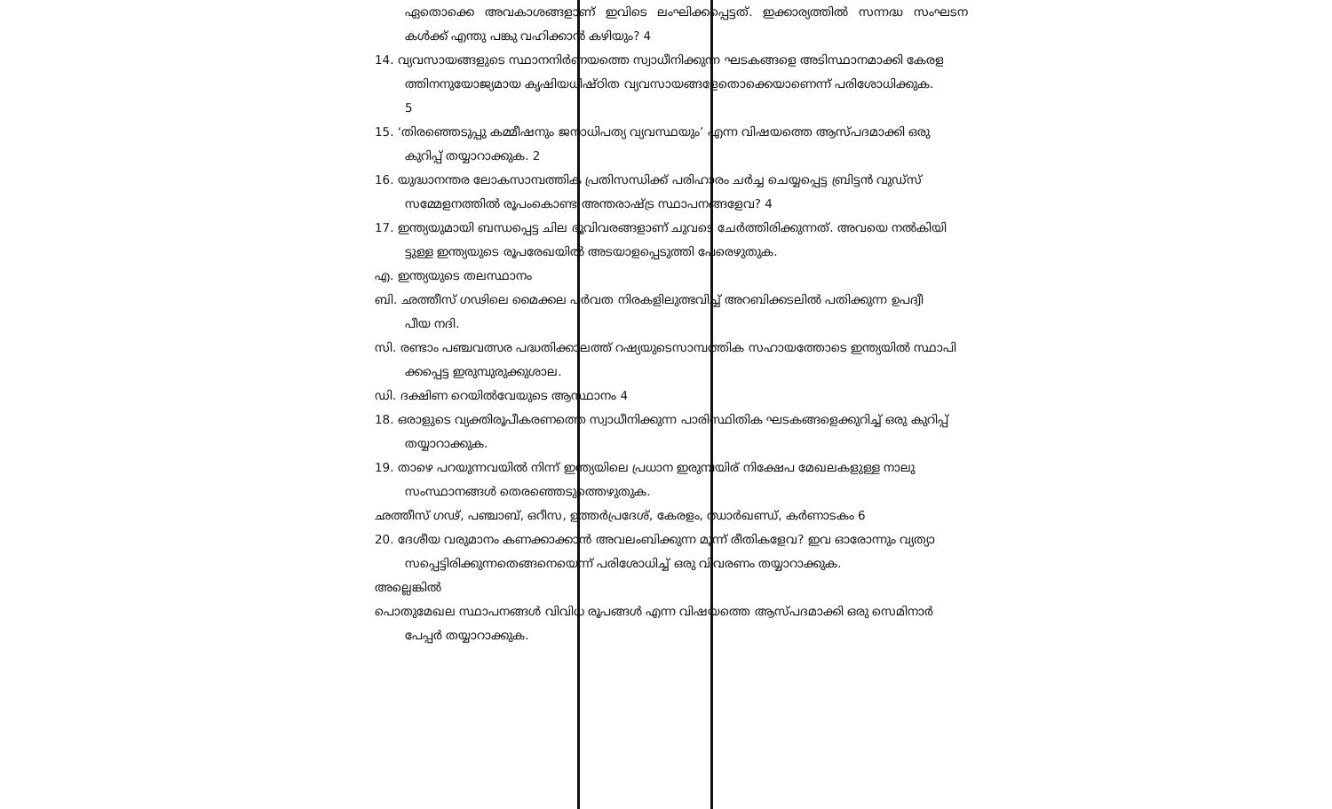ഏതൊക്കെ അവകാശങ്ങളാണ് ഇവിടെ ലംഘിക്കപ്പെട്ടത്. ഇക്കാര്യത്തിൽ സന്നദ്ധ സംഘടന കൾക്ക് എന്തു പങ്കു വഹിക്കാൻ കഴിയും? 4
14. വ്യവസായങ്ങളുടെ സ്ഥാനനിർണയത്തെ സ്വാധീനിക്കുന്ന ഘടകങ്ങളെ അടിസ്ഥാനമാക്കി കേരള
ത്തിനനുയോജ്യമായ കൃഷിയധിഷ്ഠിത വ്യവസായങ്ങളേതൊക്കെയാണെന്ന് പരിശോധിക്കുക.
5
15. ‘തിരഞ്ഞെടുപ്പു കമ്മീഷനും ജനാധിപത്യ വ്യവസ്ഥയും’ എന്ന വിഷയത്തെ ആസ്പദമാക്കി ഒരു
കുറിപ്പ് തയ്യാറാക്കുക. 2
16. യുദ്ധാനന്തര ലോകസാമ്പത്തിക പ്രതിസന്ധിക്ക് പരിഹാരം ചർച്ച ചെയ്യപ്പെട്ട ബ്രിട്ടൻ വുഡ്സ്
സമ്മേളനത്തിൽ രൂപംകൊണ്ട അന്തരാഷ്ട്ര സ്ഥാപനങ്ങളേവ? 4
17. ഇന്ത്യയുമായി ബന്ധപ്പെട്ട ചില ഭൂവിവരങ്ങളാണ് ചുവടെ ചേർത്തിരിക്കുന്നത്. അവയെ നൽകിയി
ട്ടുള്ള ഇന്ത്യയുടെ രൂപരേഖയിൽ അടയാളപ്പെടുത്തി പേരെഴുതുക.
എ. ഇന്ത്യയുടെ തലസ്ഥാനം
ബി. ഛത്തീസ് ഗഢിലെ മൈക്കല പർവത നിരകളിലുത്ഭവിച്ച് അറബിക്കടലിൽ പതിക്കുന്ന ഉപദ്വീ
പീയ നദി.
സി. രണ്ടാം പഞ്ചവത്സര പദ്ധതിക്കാലത്ത് റഷ്യയുടെസാമ്പത്തിക സഹായത്തോടെ ഇന്ത്യയിൽ സ്ഥാപി
ക്കപ്പെട്ട ഇരുമ്പുരുക്കുശാല.
ഡി. ദക്ഷിണ റെയിൽവേയുടെ ആസ്ഥാനം 4
18. ഒരാളുടെ വ്യക്തിരൂപീകരണത്തെ സ്വാധീനിക്കുന്ന പാരിസ്ഥിതിക ഘടകങ്ങളെക്കുറിച്ച് ഒരു കുറിപ്പ്
തയ്യാറാക്കുക.
19. താഴെ പറയുന്നവയിൽ നിന്ന് ഇന്ത്യയിലെ പ്രധാന ഇരുമ്പയിര് നിക്ഷേപ മേഖലകളുള്ള നാലു
സംസ്ഥാനങ്ങൾ തെരഞ്ഞെടുത്തെഴുതുക.
ഛത്തീസ് ഗഢ്, പഞ്ചാബ്, ഒറീസ, ഉത്തർപ്രദേശ്, കേരളം, ഝാർഖണ്ഡ്, കർണാടകം 6
20. ദേശീയ വരുമാനം കണക്കാക്കാൻ അവലംബിക്കുന്ന മൂന്ന് രീതികളേവ? ഇവ ഓരോന്നും വ്യത്യാ
സപ്പെട്ടിരിക്കുന്നതെങ്ങനെയെന്ന് പരിശോധിച്ച് ഒരു വിവരണം തയ്യാറാക്കുക.
അല്ലെങ്കിൽ
പൊതുമേഖല സ്ഥാപനങ്ങൾ വിവിധ രൂപങ്ങൾ എന്ന വിഷയത്തെ ആസ്പദമാക്കി ഒരു സെമിനാർ
പേപ്പർ തയ്യാറാക്കുക.